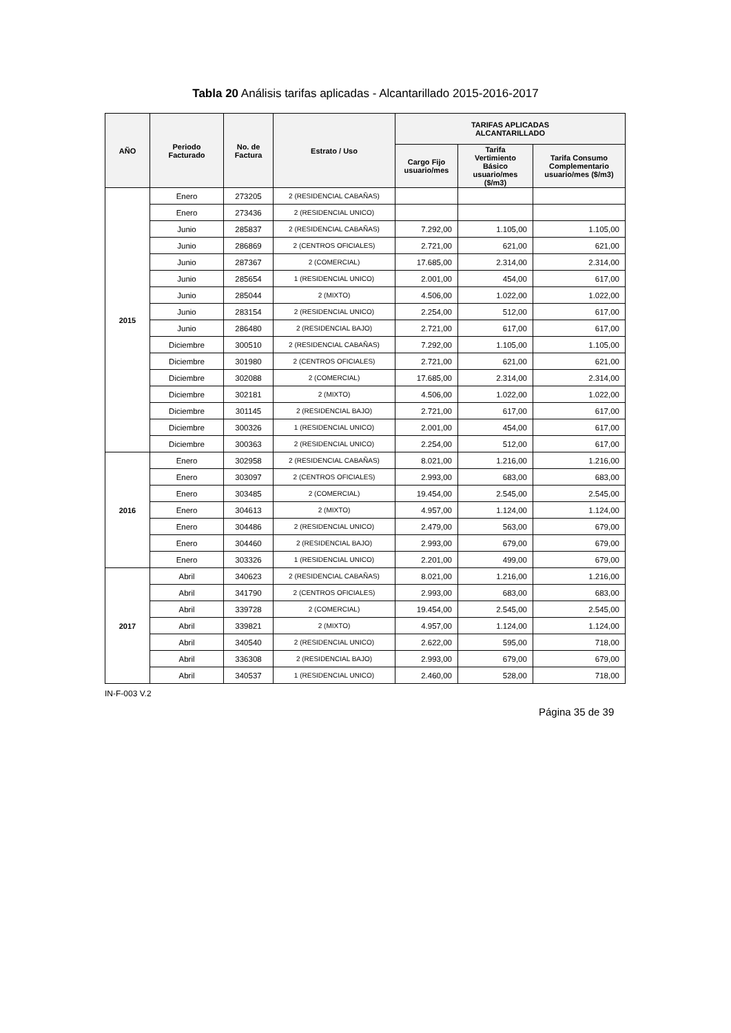Tabla 20 Análisis tarifas aplicadas - Alcantarillado 2015-2016-2017
| AÑO | Periodo Facturado | No. de Factura | Estrato / Uso | TARIFAS APLICADAS ALCANTARILLADO | | |
| --- | --- | --- | --- | --- | --- | --- |
| | | | | Cargo Fijo usuario/mes | Tarifa Vertimiento Básico usuario/mes ($/m3) | Tarifa Consumo Complementario usuario/mes ($/m3) |
| 2015 | Enero | 273205 | 2 (RESIDENCIAL CABAÑAS) | | | |
| | Enero | 273436 | 2 (RESIDENCIAL UNICO) | | | |
| | Junio | 285837 | 2 (RESIDENCIAL CABAÑAS) | 7.292,00 | 1.105,00 | 1.105,00 |
| | Junio | 286869 | 2 (CENTROS OFICIALES) | 2.721,00 | 621,00 | 621,00 |
| | Junio | 287367 | 2 (COMERCIAL) | 17.685,00 | 2.314,00 | 2.314,00 |
| | Junio | 285654 | 1 (RESIDENCIAL UNICO) | 2.001,00 | 454,00 | 617,00 |
| | Junio | 285044 | 2 (MIXTO) | 4.506,00 | 1.022,00 | 1.022,00 |
| | Junio | 283154 | 2 (RESIDENCIAL UNICO) | 2.254,00 | 512,00 | 617,00 |
| | Junio | 286480 | 2 (RESIDENCIAL BAJO) | 2.721,00 | 617,00 | 617,00 |
| | Diciembre | 300510 | 2 (RESIDENCIAL CABAÑAS) | 7.292,00 | 1.105,00 | 1.105,00 |
| | Diciembre | 301980 | 2 (CENTROS OFICIALES) | 2.721,00 | 621,00 | 621,00 |
| | Diciembre | 302088 | 2 (COMERCIAL) | 17.685,00 | 2.314,00 | 2.314,00 |
| | Diciembre | 302181 | 2 (MIXTO) | 4.506,00 | 1.022,00 | 1.022,00 |
| | Diciembre | 301145 | 2 (RESIDENCIAL BAJO) | 2.721,00 | 617,00 | 617,00 |
| | Diciembre | 300326 | 1 (RESIDENCIAL UNICO) | 2.001,00 | 454,00 | 617,00 |
| | Diciembre | 300363 | 2 (RESIDENCIAL UNICO) | 2.254,00 | 512,00 | 617,00 |
| 2016 | Enero | 302958 | 2 (RESIDENCIAL CABAÑAS) | 8.021,00 | 1.216,00 | 1.216,00 |
| | Enero | 303097 | 2 (CENTROS OFICIALES) | 2.993,00 | 683,00 | 683,00 |
| | Enero | 303485 | 2 (COMERCIAL) | 19.454,00 | 2.545,00 | 2.545,00 |
| | Enero | 304613 | 2 (MIXTO) | 4.957,00 | 1.124,00 | 1.124,00 |
| | Enero | 304486 | 2 (RESIDENCIAL UNICO) | 2.479,00 | 563,00 | 679,00 |
| | Enero | 304460 | 2 (RESIDENCIAL BAJO) | 2.993,00 | 679,00 | 679,00 |
| | Enero | 303326 | 1 (RESIDENCIAL UNICO) | 2.201,00 | 499,00 | 679,00 |
| 2017 | Abril | 340623 | 2 (RESIDENCIAL CABAÑAS) | 8.021,00 | 1.216,00 | 1.216,00 |
| | Abril | 341790 | 2 (CENTROS OFICIALES) | 2.993,00 | 683,00 | 683,00 |
| | Abril | 339728 | 2 (COMERCIAL) | 19.454,00 | 2.545,00 | 2.545,00 |
| | Abril | 339821 | 2 (MIXTO) | 4.957,00 | 1.124,00 | 1.124,00 |
| | Abril | 340540 | 2 (RESIDENCIAL UNICO) | 2.622,00 | 595,00 | 718,00 |
| | Abril | 336308 | 2 (RESIDENCIAL BAJO) | 2.993,00 | 679,00 | 679,00 |
| | Abril | 340537 | 1 (RESIDENCIAL UNICO) | 2.460,00 | 528,00 | 718,00 |
IN-F-003 V.2
Página 35 de 39